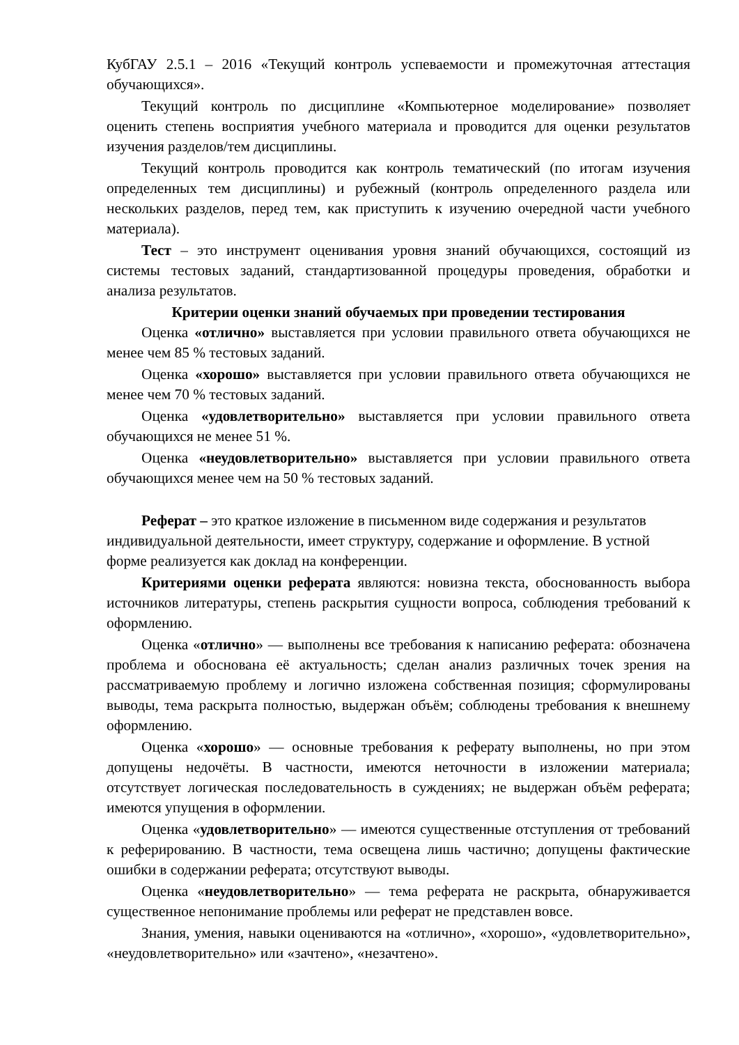КубГАУ 2.5.1 – 2016 «Текущий контроль успеваемости и промежуточная аттестация обучающихся».
Текущий контроль по дисциплине «Компьютерное моделирование» позволяет оценить степень восприятия учебного материала и проводится для оценки результатов изучения разделов/тем дисциплины.
Текущий контроль проводится как контроль тематический (по итогам изучения определенных тем дисциплины) и рубежный (контроль определенного раздела или нескольких разделов, перед тем, как приступить к изучению очередной части учебного материала).
Тест – это инструмент оценивания уровня знаний обучающихся, состоящий из системы тестовых заданий, стандартизованной процедуры проведения, обработки и анализа результатов.
Критерии оценки знаний обучаемых при проведении тестирования
Оценка «отлично» выставляется при условии правильного ответа обучающихся не менее чем 85 % тестовых заданий.
Оценка «хорошо» выставляется при условии правильного ответа обучающихся не менее чем 70 % тестовых заданий.
Оценка «удовлетворительно» выставляется при условии правильного ответа обучающихся не менее 51 %.
Оценка «неудовлетворительно» выставляется при условии правильного ответа обучающихся менее чем на 50 % тестовых заданий.
Реферат – это краткое изложение в письменном виде содержания и результатов индивидуальной деятельности, имеет структуру, содержание и оформление. В устной форме реализуется как доклад на конференции.
Критериями оценки реферата являются: новизна текста, обоснованность выбора источников литературы, степень раскрытия сущности вопроса, соблюдения требований к оформлению.
Оценка «отлично» — выполнены все требования к написанию реферата: обозначена проблема и обоснована её актуальность; сделан анализ различных точек зрения на рассматриваемую проблему и логично изложена собственная позиция; сформулированы выводы, тема раскрыта полностью, выдержан объём; соблюдены требования к внешнему оформлению.
Оценка «хорошо» — основные требования к реферату выполнены, но при этом допущены недочёты. В частности, имеются неточности в изложении материала; отсутствует логическая последовательность в суждениях; не выдержан объём реферата; имеются упущения в оформлении.
Оценка «удовлетворительно» — имеются существенные отступления от требований к реферированию. В частности, тема освещена лишь частично; допущены фактические ошибки в содержании реферата; отсутствуют выводы.
Оценка «неудовлетворительно» — тема реферата не раскрыта, обнаруживается существенное непонимание проблемы или реферат не представлен вовсе.
Знания, умения, навыки оцениваются на «отлично», «хорошо», «удовлетворительно», «неудовлетворительно» или «зачтено», «незачтено».